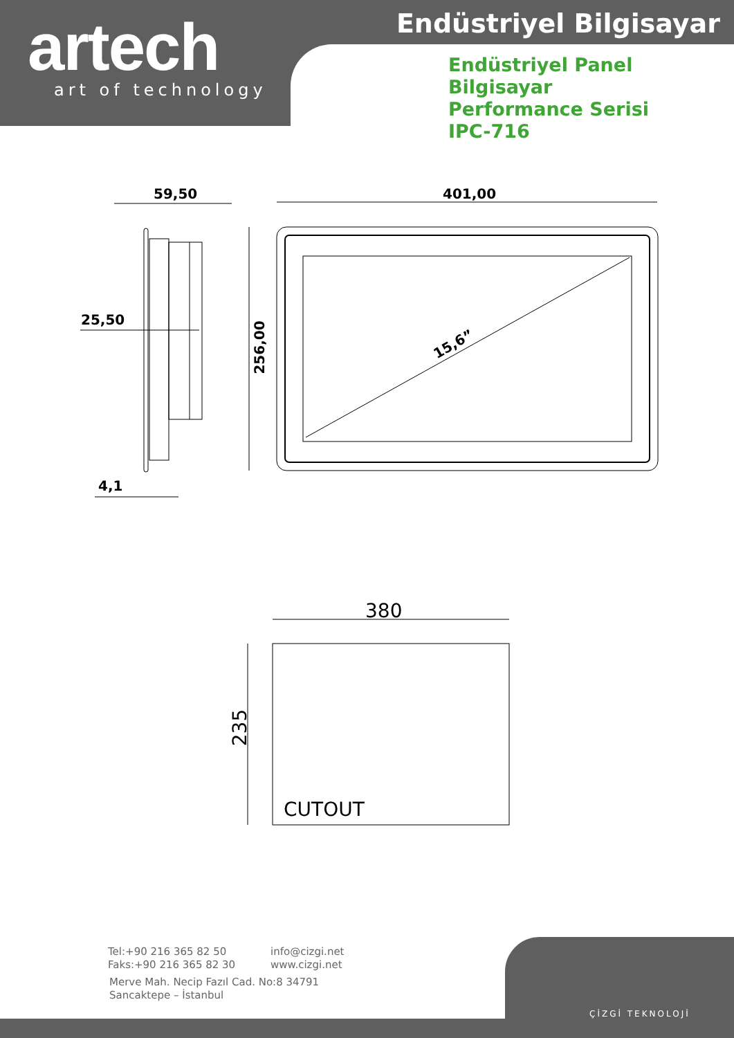artech art of technology
Endüstriyel Bilgisayar
Endüstriyel Panel Bilgisayar
Performance Serisi
IPC-716
59,50 401,00
25,50
256,00 15,6”
4,1
380
235
CUTOUT
Tel:+90 216 365 82 50
Faks:+90 216 365 82 30
info@cizgi.net
www.cizgi.net
Merve Mah. Necip Fazıl Cad. No:8 34791
Sancaktepe – İstanbul
ÇİZGİ TEKNOLOJİ